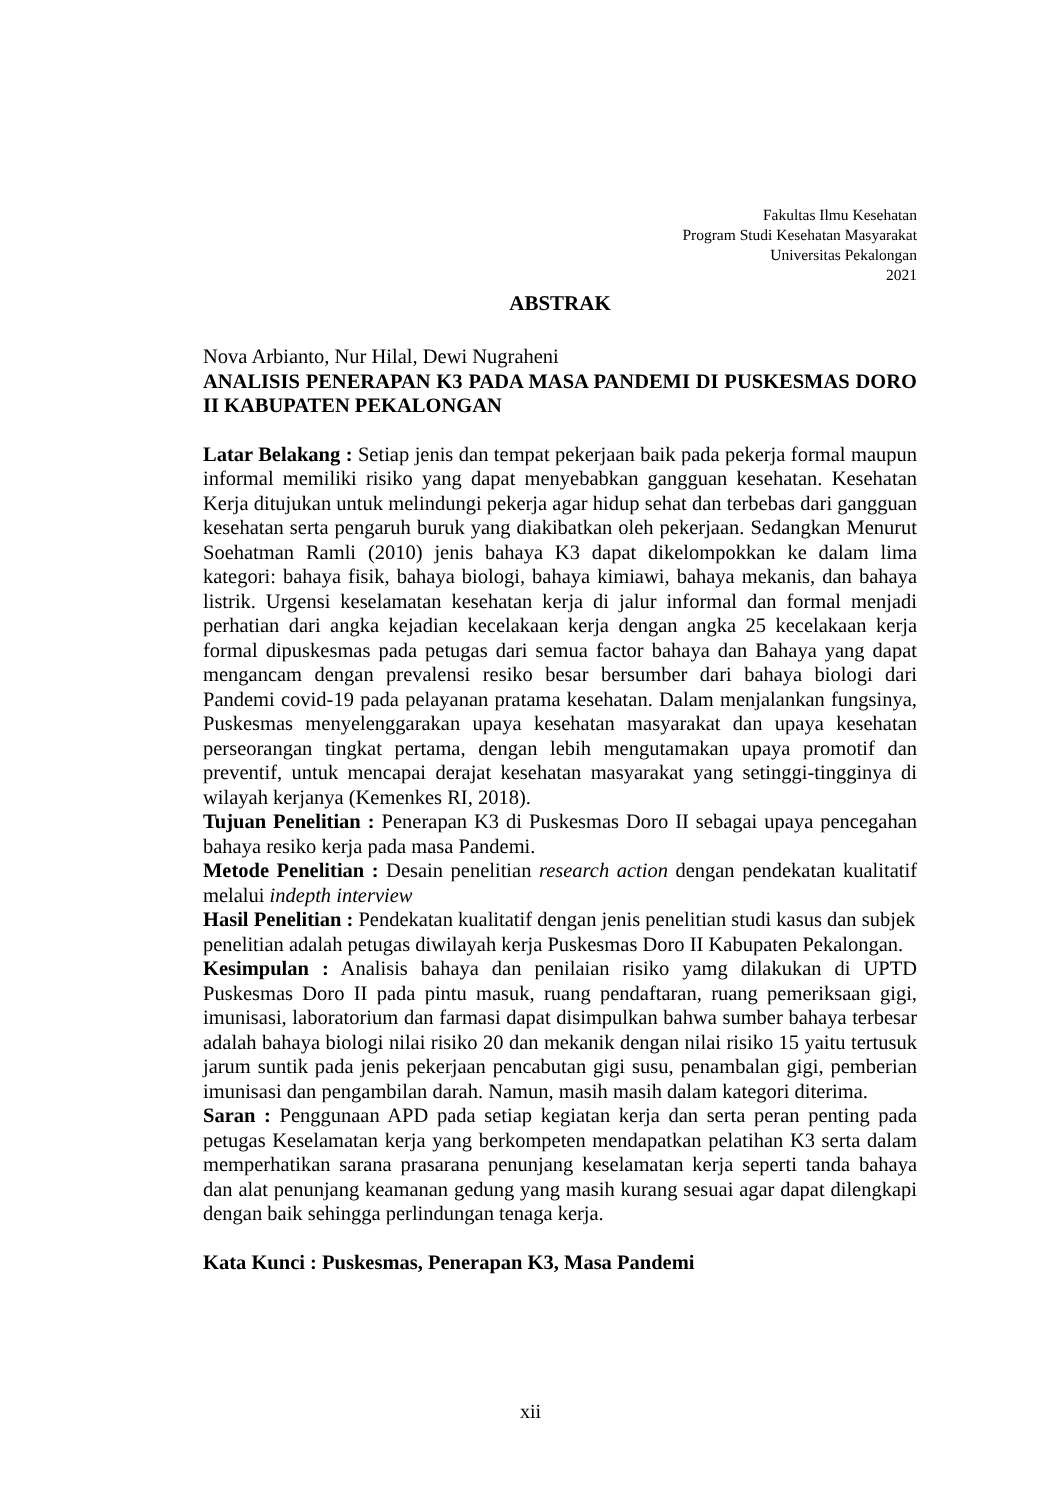Fakultas Ilmu Kesehatan
Program Studi Kesehatan Masyarakat
Universitas Pekalongan
2021
ABSTRAK
Nova Arbianto, Nur Hilal, Dewi Nugraheni
ANALISIS PENERAPAN K3 PADA MASA PANDEMI DI PUSKESMAS DORO II KABUPATEN PEKALONGAN
Latar Belakang : Setiap jenis dan tempat pekerjaan baik pada pekerja formal maupun informal memiliki risiko yang dapat menyebabkan gangguan kesehatan. Kesehatan Kerja ditujukan untuk melindungi pekerja agar hidup sehat dan terbebas dari gangguan kesehatan serta pengaruh buruk yang diakibatkan oleh pekerjaan. Sedangkan Menurut Soehatman Ramli (2010) jenis bahaya K3 dapat dikelompokkan ke dalam lima kategori: bahaya fisik, bahaya biologi, bahaya kimiawi, bahaya mekanis, dan bahaya listrik. Urgensi keselamatan kesehatan kerja di jalur informal dan formal menjadi perhatian dari angka kejadian kecelakaan kerja dengan angka 25 kecelakaan kerja formal dipuskesmas pada petugas dari semua factor bahaya dan Bahaya yang dapat mengancam dengan prevalensi resiko besar bersumber dari bahaya biologi dari Pandemi covid-19 pada pelayanan pratama kesehatan. Dalam menjalankan fungsinya, Puskesmas menyelenggarakan upaya kesehatan masyarakat dan upaya kesehatan perseorangan tingkat pertama, dengan lebih mengutamakan upaya promotif dan preventif, untuk mencapai derajat kesehatan masyarakat yang setinggi-tingginya di wilayah kerjanya (Kemenkes RI, 2018).
Tujuan Penelitian : Penerapan K3 di Puskesmas Doro II sebagai upaya pencegahan bahaya resiko kerja pada masa Pandemi.
Metode Penelitian : Desain penelitian research action dengan pendekatan kualitatif melalui indepth interview
Hasil Penelitian : Pendekatan kualitatif dengan jenis penelitian studi kasus dan subjek penelitian adalah petugas diwilayah kerja Puskesmas Doro II Kabupaten Pekalongan.
Kesimpulan : Analisis bahaya dan penilaian risiko yamg dilakukan di UPTD Puskesmas Doro II pada pintu masuk, ruang pendaftaran, ruang pemeriksaan gigi, imunisasi, laboratorium dan farmasi dapat disimpulkan bahwa sumber bahaya terbesar adalah bahaya biologi nilai risiko 20 dan mekanik dengan nilai risiko 15 yaitu tertusuk jarum suntik pada jenis pekerjaan pencabutan gigi susu, penambalan gigi, pemberian imunisasi dan pengambilan darah. Namun, masih masih dalam kategori diterima.
Saran : Penggunaan APD pada setiap kegiatan kerja dan serta peran penting pada petugas Keselamatan kerja yang berkompeten mendapatkan pelatihan K3 serta dalam memperhatikan sarana prasarana penunjang keselamatan kerja seperti tanda bahaya dan alat penunjang keamanan gedung yang masih kurang sesuai agar dapat dilengkapi dengan baik sehingga perlindungan tenaga kerja.
Kata Kunci : Puskesmas, Penerapan K3, Masa Pandemi
xii